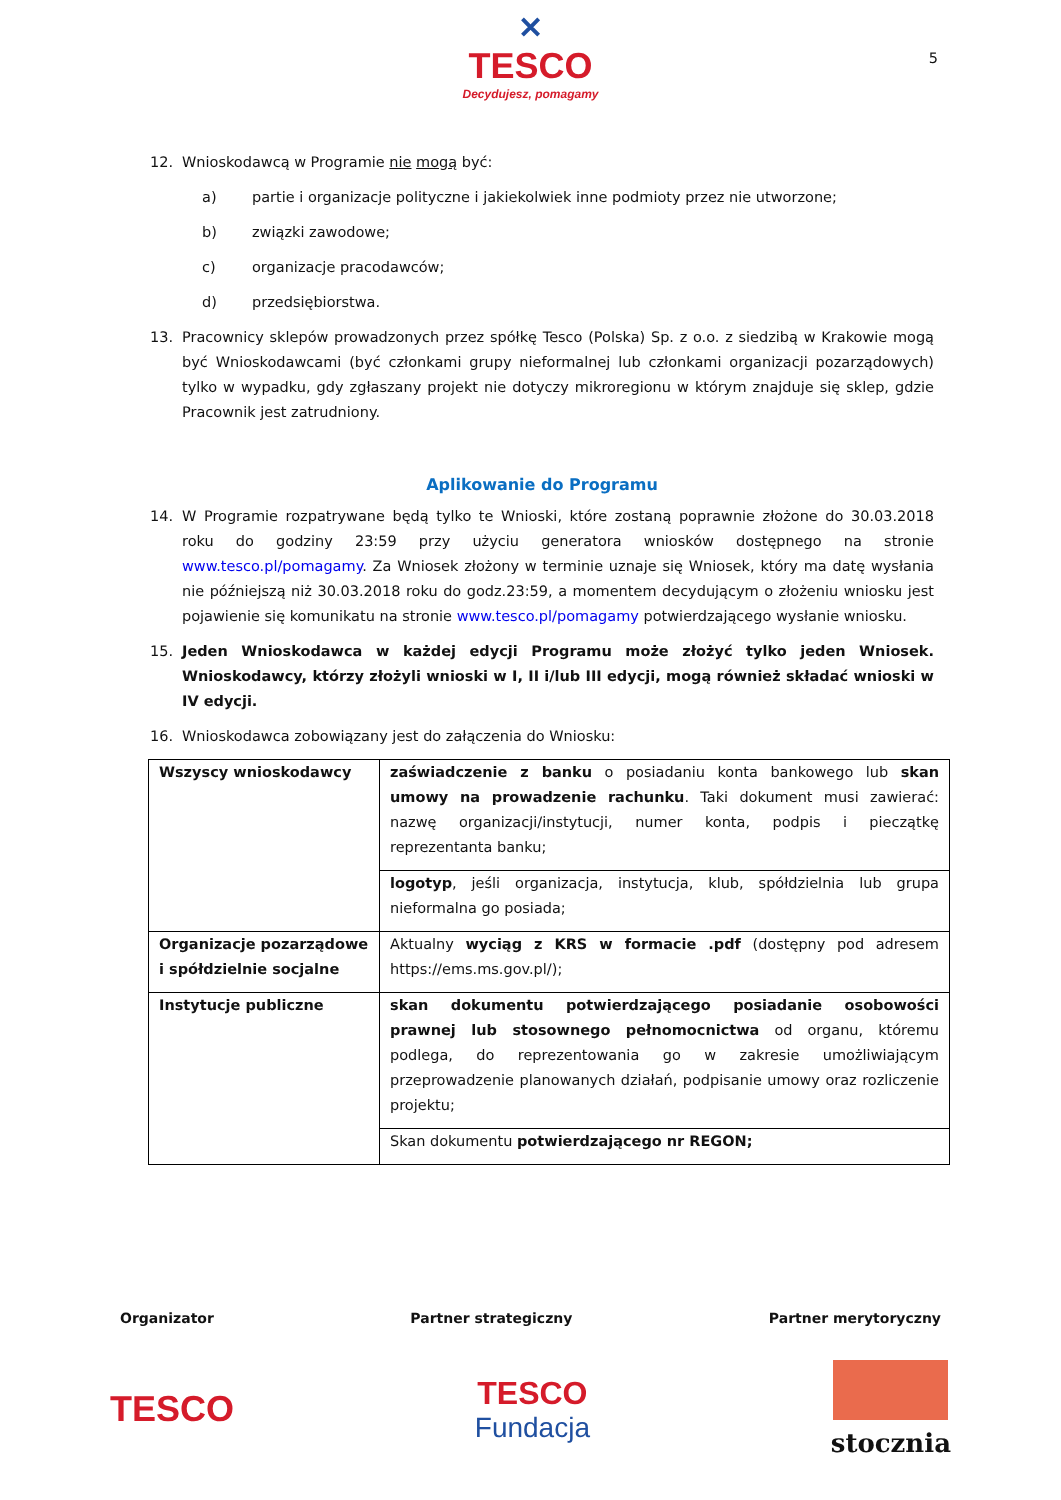✕
TESCO
Decydujesz, pomagamy
5
12. Wnioskodawcą w Programie nie mogą być:
a) partie i organizacje polityczne i jakiekolwiek inne podmioty przez nie utworzone;
b) związki zawodowe;
c) organizacje pracodawców;
d) przedsiębiorstwa.
13. Pracownicy sklepów prowadzonych przez spółkę Tesco (Polska) Sp. z o.o. z siedzibą w Krakowie mogą być Wnioskodawcami (być członkami grupy nieformalnej lub członkami organizacji pozarządowych) tylko w wypadku, gdy zgłaszany projekt nie dotyczy mikroregionu w którym znajduje się sklep, gdzie Pracownik jest zatrudniony.
Aplikowanie do Programu
14. W Programie rozpatrywane będą tylko te Wnioski, które zostaną poprawnie złożone do 30.03.2018 roku do godziny 23:59 przy użyciu generatora wniosków dostępnego na stronie www.tesco.pl/pomagamy. Za Wniosek złożony w terminie uznaje się Wniosek, który ma datę wysłania nie późniejszą niż 30.03.2018 roku do godz.23:59, a momentem decydującym o złożeniu wniosku jest pojawienie się komunikatu na stronie www.tesco.pl/pomagamy potwierdzającego wysłanie wniosku.
15. Jeden Wnioskodawca w każdej edycji Programu może złożyć tylko jeden Wniosek. Wnioskodawcy, którzy złożyli wnioski w I, II i/lub III edycji, mogą również składać wnioski w IV edycji.
16. Wnioskodawca zobowiązany jest do załączenia do Wniosku:
| Wszyscy wnioskodawcy | zaświadczenie z banku o posiadaniu konta bankowego lub skan umowy na prowadzenie rachunku . Taki dokument musi zawierać: nazwę organizacji/instytucji, numer konta, podpis i pieczątkę reprezentanta banku; |
| | logotyp , jeśli organizacja, instytucja, klub, spółdzielnia lub grupa nieformalna go posiada; |
| Organizacje pozarządowe i spółdzielnie socjalne | Aktualny wyciąg z KRS w formacie .pdf (dostępny pod adresem https://ems.ms.gov.pl/); |
| Instytucje publiczne | skan dokumentu potwierdzającego posiadanie osobowości prawnej lub stosownego pełnomocnictwa od organu, któremu podlega, do reprezentowania go w zakresie umożliwiającym przeprowadzenie planowanych działań, podpisanie umowy oraz rozliczenie projektu; |
| | Skan dokumentu potwierdzającego nr REGON; |
Organizator Partner strategiczny Partner merytoryczny
TESCO
TESCO
Fundacja
stocznia